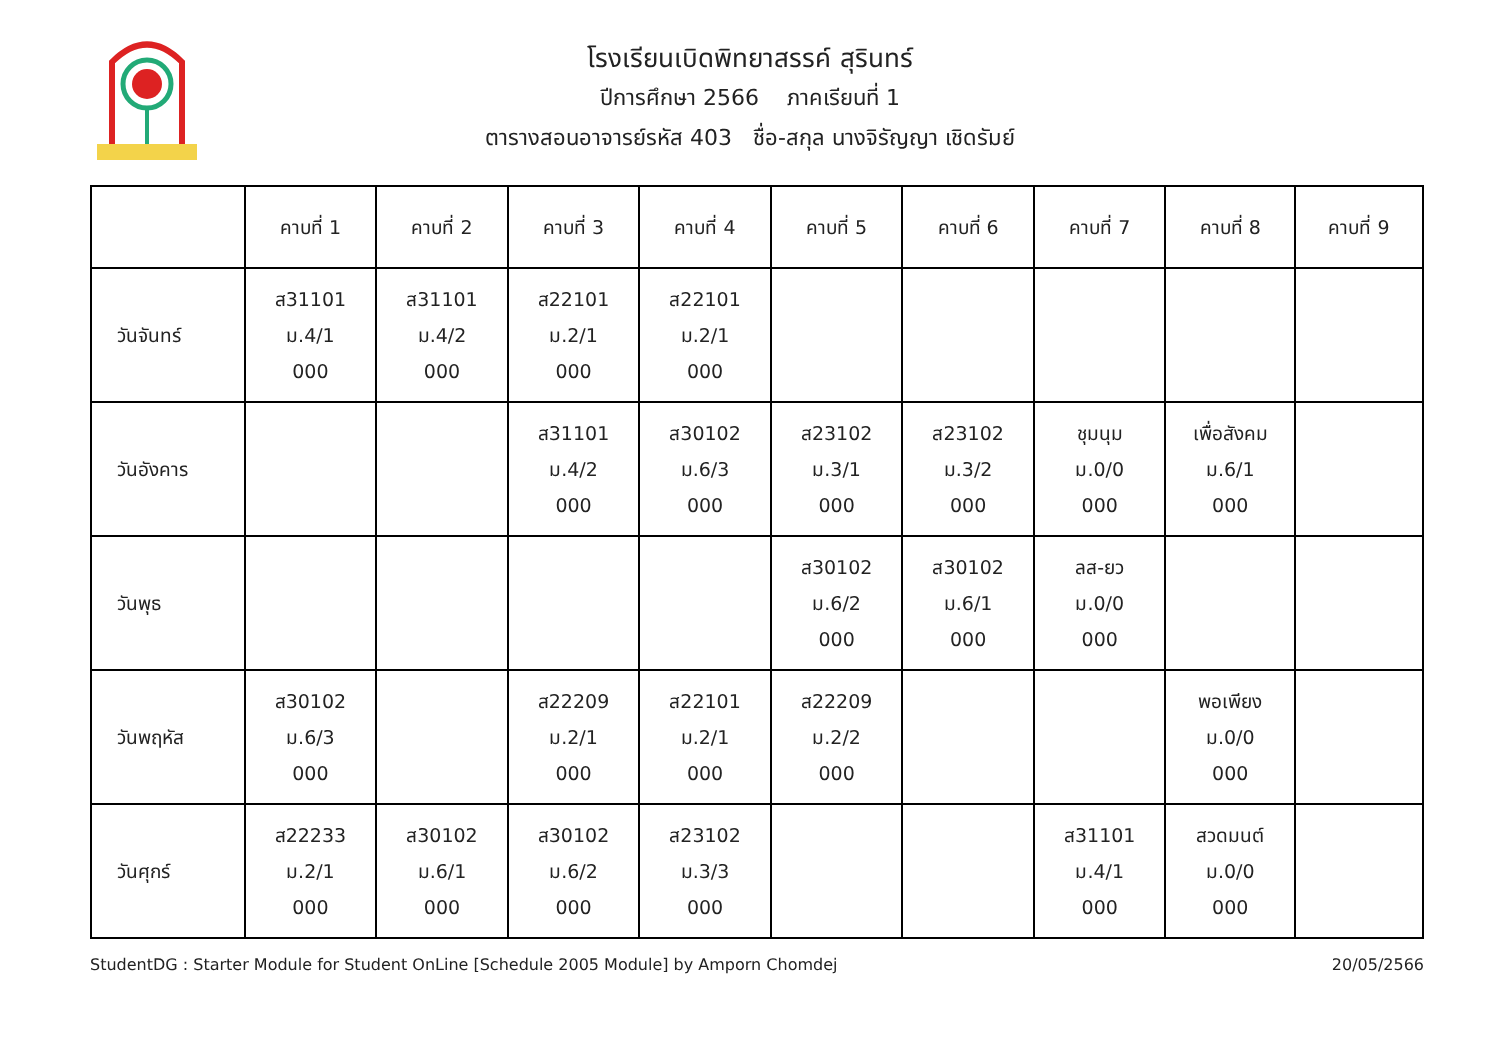โรงเรียนเบิดพิทยาสรรค์ สุรินทร์
ปีการศึกษา 2566 ภาคเรียนที่ 1
ตารางสอนอาจารย์รหัส 403 ชื่อ-สกุล นางจิรัญญา เชิดรัมย์
| | คาบที่ 1 | คาบที่ 2 | คาบที่ 3 | คาบที่ 4 | คาบที่ 5 | คาบที่ 6 | คาบที่ 7 | คาบที่ 8 | คาบที่ 9 |
| --- | --- | --- | --- | --- | --- | --- | --- | --- | --- |
| วันจันทร์ | ส31101 ม.4/1 000 | ส31101 ม.4/2 000 | ส22101 ม.2/1 000 | ส22101 ม.2/1 000 | | | | | |
| วันอังคาร | | | ส31101 ม.4/2 000 | ส30102 ม.6/3 000 | ส23102 ม.3/1 000 | ส23102 ม.3/2 000 | ชุมนุม ม.0/0 000 | เพื่อสังคม ม.6/1 000 | |
| วันพุธ | | | | | ส30102 ม.6/2 000 | ส30102 ม.6/1 000 | ลส-ยว ม.0/0 000 | | |
| วันพฤหัส | ส30102 ม.6/3 000 | | ส22209 ม.2/1 000 | ส22101 ม.2/1 000 | ส22209 ม.2/2 000 | | | พอเพียง ม.0/0 000 | |
| วันศุกร์ | ส22233 ม.2/1 000 | ส30102 ม.6/1 000 | ส30102 ม.6/2 000 | ส23102 ม.3/3 000 | | | ส31101 ม.4/1 000 | สวดมนต์ ม.0/0 000 | |
StudentDG : Starter Module for Student OnLine [Schedule 2005 Module] by Amporn Chomdej 20/05/2566